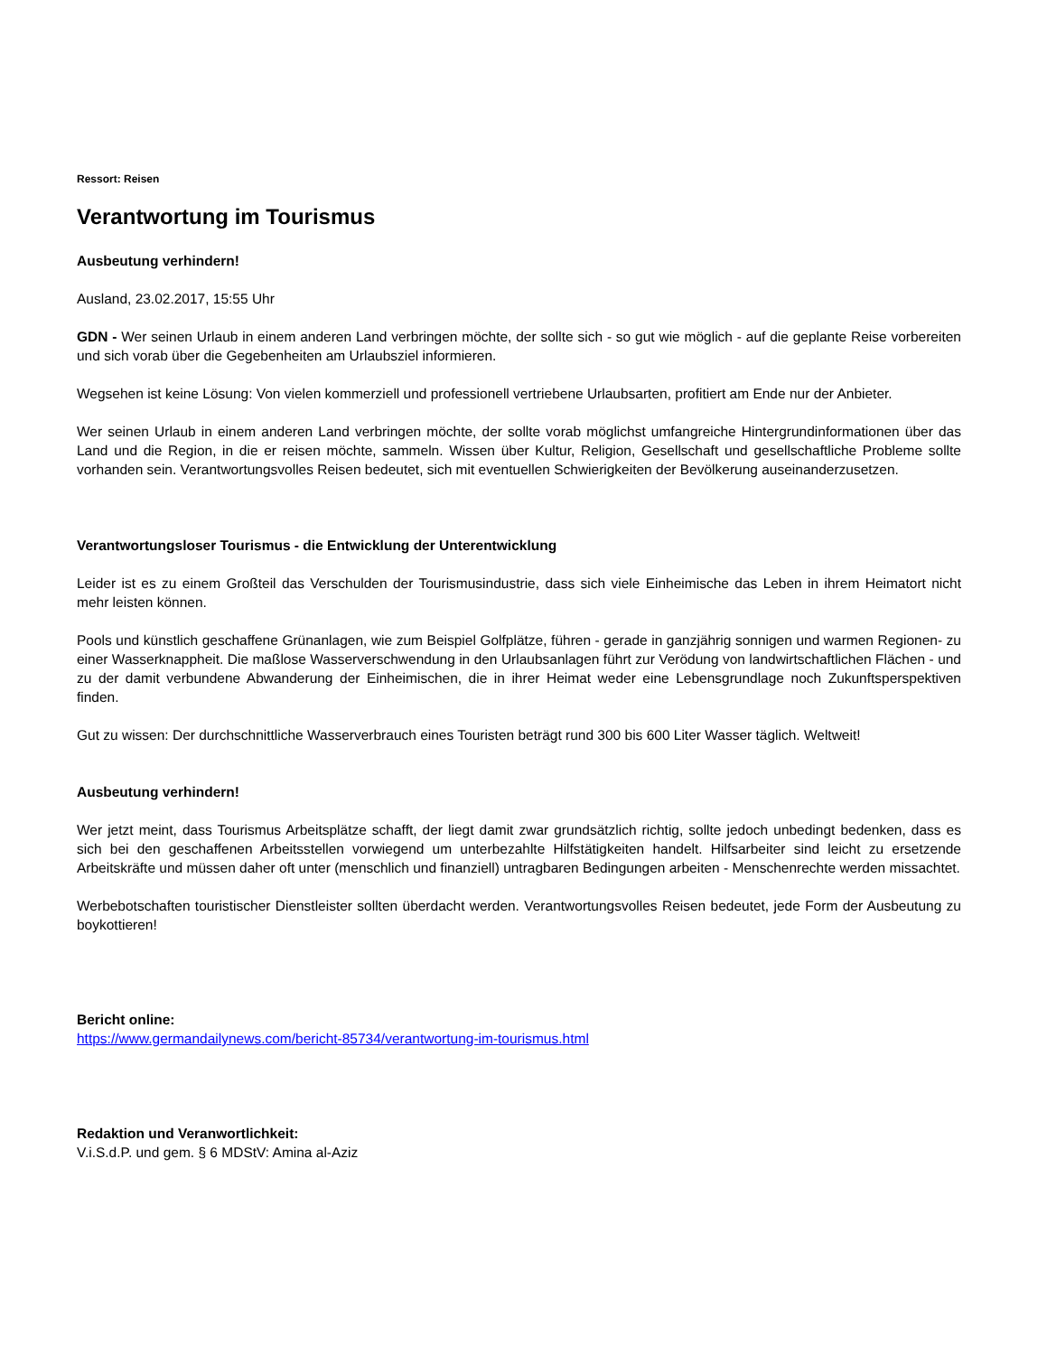Ressort: Reisen
Verantwortung im Tourismus
Ausbeutung verhindern!
Ausland, 23.02.2017, 15:55 Uhr
GDN - Wer seinen Urlaub in einem anderen Land verbringen möchte, der sollte sich - so gut wie möglich - auf die geplante Reise vorbereiten und sich vorab über die Gegebenheiten am Urlaubsziel informieren.
Wegsehen ist keine Lösung: Von vielen kommerziell und professionell vertriebene Urlaubsarten, profitiert am Ende nur der Anbieter.
Wer seinen Urlaub in einem anderen Land verbringen möchte, der sollte vorab möglichst umfangreiche Hintergrundinformationen über das Land und die Region, in die er reisen möchte, sammeln. Wissen über Kultur, Religion, Gesellschaft und gesellschaftliche Probleme sollte vorhanden sein. Verantwortungsvolles Reisen bedeutet, sich mit eventuellen Schwierigkeiten der Bevölkerung auseinanderzusetzen.
Verantwortungsloser Tourismus - die Entwicklung der Unterentwicklung
Leider ist es zu einem Großteil das Verschulden der Tourismusindustrie, dass sich viele Einheimische das Leben in ihrem Heimatort nicht mehr leisten können.
Pools und künstlich geschaffene Grünanlagen, wie zum Beispiel Golfplätze, führen - gerade in ganzjährig sonnigen und warmen Regionen- zu einer Wasserknappheit. Die maßlose Wasserverschwendung in den Urlaubsanlagen führt zur Verödung von landwirtschaftlichen Flächen - und zu der damit verbundene Abwanderung der Einheimischen, die in ihrer Heimat weder eine Lebensgrundlage noch Zukunftsperspektiven finden.
Gut zu wissen: Der durchschnittliche Wasserverbrauch eines Touristen beträgt rund 300 bis 600 Liter Wasser täglich. Weltweit!
Ausbeutung verhindern!
Wer jetzt meint, dass Tourismus Arbeitsplätze schafft, der liegt damit zwar grundsätzlich richtig, sollte jedoch unbedingt bedenken, dass es sich bei den geschaffenen Arbeitsstellen vorwiegend um unterbezahlte Hilfstätigkeiten handelt. Hilfsarbeiter sind leicht zu ersetzende Arbeitskräfte und müssen daher oft unter (menschlich und finanziell) untragbaren Bedingungen arbeiten - Menschenrechte werden missachtet.
Werbebotschaften touristischer Dienstleister sollten überdacht werden. Verantwortungsvolles Reisen bedeutet, jede Form der Ausbeutung zu boykottieren!
Bericht online:
https://www.germandailynews.com/bericht-85734/verantwortung-im-tourismus.html
Redaktion und Veranwortlichkeit:
V.i.S.d.P. und gem. § 6 MDStV: Amina al-Aziz